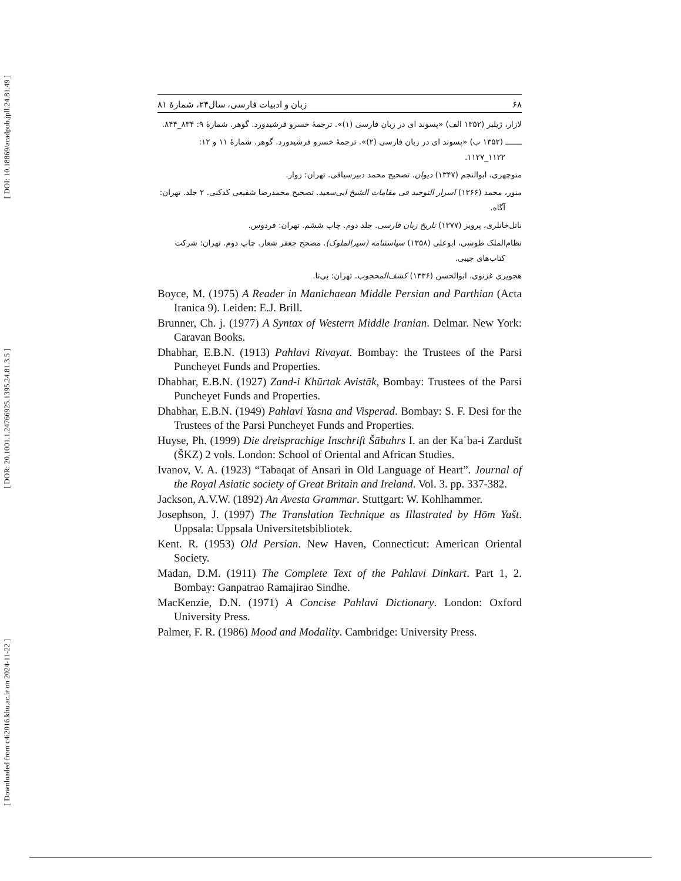[ DOI: 10.18869/acadpub.jpll.24.81.49 ]
[ DOR: 20.1001.1.24766925.1395.24.81.3.5 ]
[ Downloaded from c4i2016.khu.ac.ir on 2024-11-22 ]
۶۸ زبان و ادبیات فارسی، سال۲۴، شمارۀ ۸۱
لازار، ژیلبر (۱۳۵۲ الف) «پسوند ای در زبان فارسی (۱)». ترجمۀ خسرو فرشیدورد. گوهر. شمارۀ ۹: ۸۳۴_۸۴۴.
ـــــــ (۱۳۵۲ ب) «پسوند ای در زبان فارسی (۲)». ترجمۀ خسرو فرشیدورد. گوهر. شمارۀ ۱۱ و ۱۲: ۱۱۲۲_۱۱۲۷.
منوچهری، ابوالنجم (۱۳۴۷) دیوان. تصحیح محمد دبیرسیاقی. تهران: زوار.
منور، محمد (۱۳۶۶) اسرار التوحید فی مقامات الشیخ ابی‌سعید. تصحیح محمدرضا شفیعی کدکنی. ۲ جلد. تهران: آگاه.
ناتل‌خانلری، پرویز (۱۳۷۷) تاریخ زبان فارسی. جلد دوم. چاپ ششم. تهران: فردوس.
نظام‌الملک طوسی، ابوعلی (۱۳۵۸) سیاستنامه (سیرالملوک). مصحح جعفر شعار. چاپ دوم. تهران: شرکت کتاب‌های جیبی.
هجویری غزنوی، ابوالحسن (۱۳۳۶) کشف‌المحجوب. تهران: بی‌نا.
Boyce, M. (1975) A Reader in Manichaean Middle Persian and Parthian (Acta Iranica 9). Leiden: E.J. Brill.
Brunner, Ch. j. (1977) A Syntax of Western Middle Iranian. Delmar. New York: Caravan Books.
Dhabhar, E.B.N. (1913) Pahlavi Rivayat. Bombay: the Trustees of the Parsi Puncheyet Funds and Properties.
Dhabhar, E.B.N. (1927) Zand-i Khūrtak Avistāk, Bombay: Trustees of the Parsi Puncheyet Funds and Properties.
Dhabhar, E.B.N. (1949) Pahlavi Yasna and Visperad. Bombay: S. F. Desi for the Trustees of the Parsi Puncheyet Funds and Properties.
Huyse, Ph. (1999) Die dreisprachige Inschrift Šābuhrs I. an der Kaʿba-i Zardušt (ŠKZ) 2 vols. London: School of Oriental and African Studies.
Ivanov, V. A. (1923) “Tabaqat of Ansari in Old Language of Heart”. Journal of the Royal Asiatic society of Great Britain and Ireland. Vol. 3. pp. 337-382.
Jackson, A.V.W. (1892) An Avesta Grammar. Stuttgart: W. Kohlhammer.
Josephson, J. (1997) The Translation Technique as Illastrated by Hōm Yašt. Uppsala: Uppsala Universitetsbibliotek.
Kent. R. (1953) Old Persian. New Haven, Connecticut: American Oriental Society.
Madan, D.M. (1911) The Complete Text of the Pahlavi Dinkart. Part 1, 2. Bombay: Ganpatrao Ramajirao Sindhe.
MacKenzie, D.N. (1971) A Concise Pahlavi Dictionary. London: Oxford University Press.
Palmer, F. R. (1986) Mood and Modality. Cambridge: University Press.